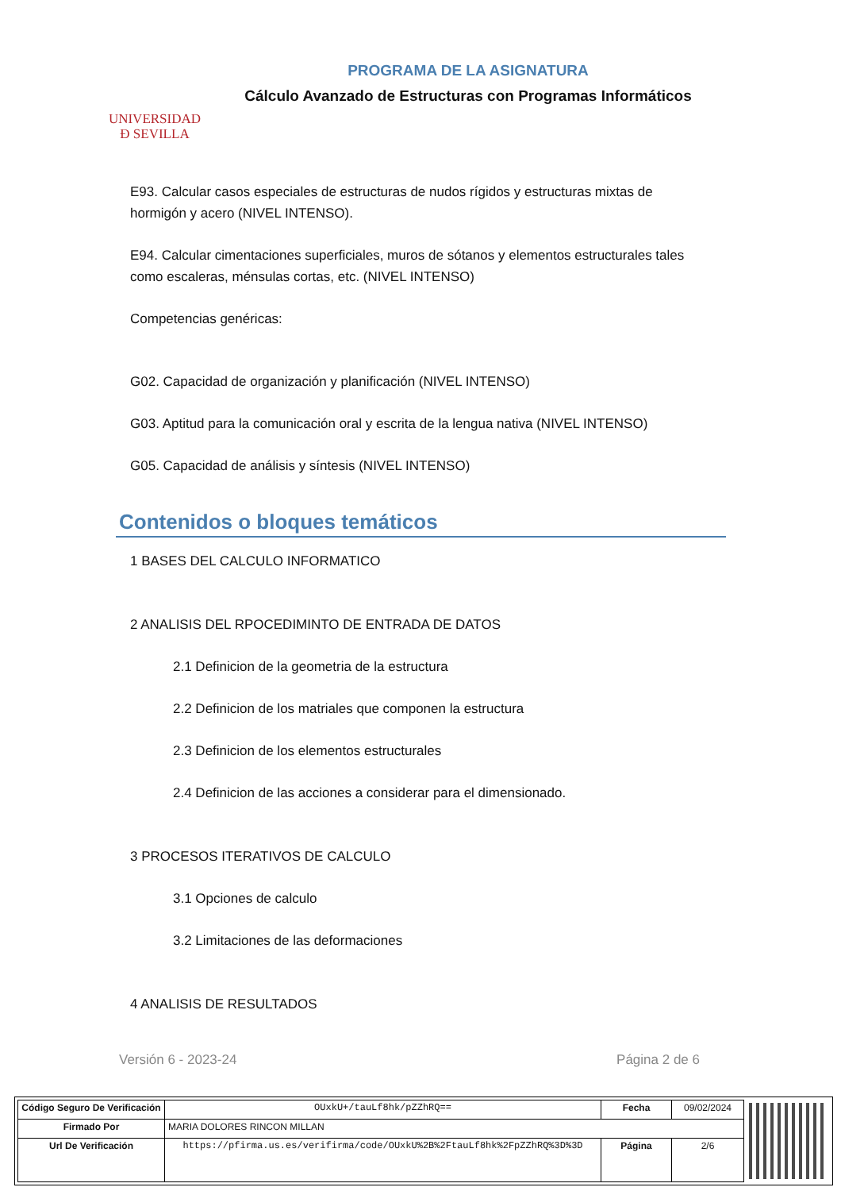UNIVERSIDAD
Ð SEVILLA
PROGRAMA DE LA ASIGNATURA
Cálculo Avanzado de Estructuras con Programas Informáticos
E93. Calcular casos especiales de estructuras de nudos rígidos y estructuras mixtas de hormigón y acero (NIVEL INTENSO).
E94. Calcular cimentaciones superficiales, muros de sótanos y elementos estructurales tales como escaleras, ménsulas cortas, etc. (NIVEL INTENSO)
Competencias genéricas:
G02. Capacidad de organización y planificación (NIVEL INTENSO)
G03. Aptitud para la comunicación oral y escrita de la lengua nativa (NIVEL INTENSO)
G05. Capacidad de análisis y síntesis (NIVEL INTENSO)
Contenidos o bloques temáticos
1 BASES DEL CALCULO INFORMATICO
2 ANALISIS DEL RPOCEDIMINTO DE ENTRADA DE DATOS
2.1 Definicion de la geometria de la estructura
2.2 Definicion de los matriales que componen la estructura
2.3 Definicion de los elementos estructurales
2.4 Definicion de las acciones a considerar para el dimensionado.
3 PROCESOS ITERATIVOS DE CALCULO
3.1 Opciones de calculo
3.2 Limitaciones de las deformaciones
4 ANALISIS DE RESULTADOS
Versión 6 - 2023-24 Página 2 de 6
| Código Seguro De Verificación | OUxkU+/tauLf8hk/pZZhRQ== | Fecha | 09/02/2024 |
| Firmado Por | MARIA DOLORES RINCON MILLAN | | |
| Url De Verificación | https://pfirma.us.es/verifirma/code/OUxkU%2B%2FtauLf8hk%2FpZZhRQ%3D%3D | Página | 2/6 |